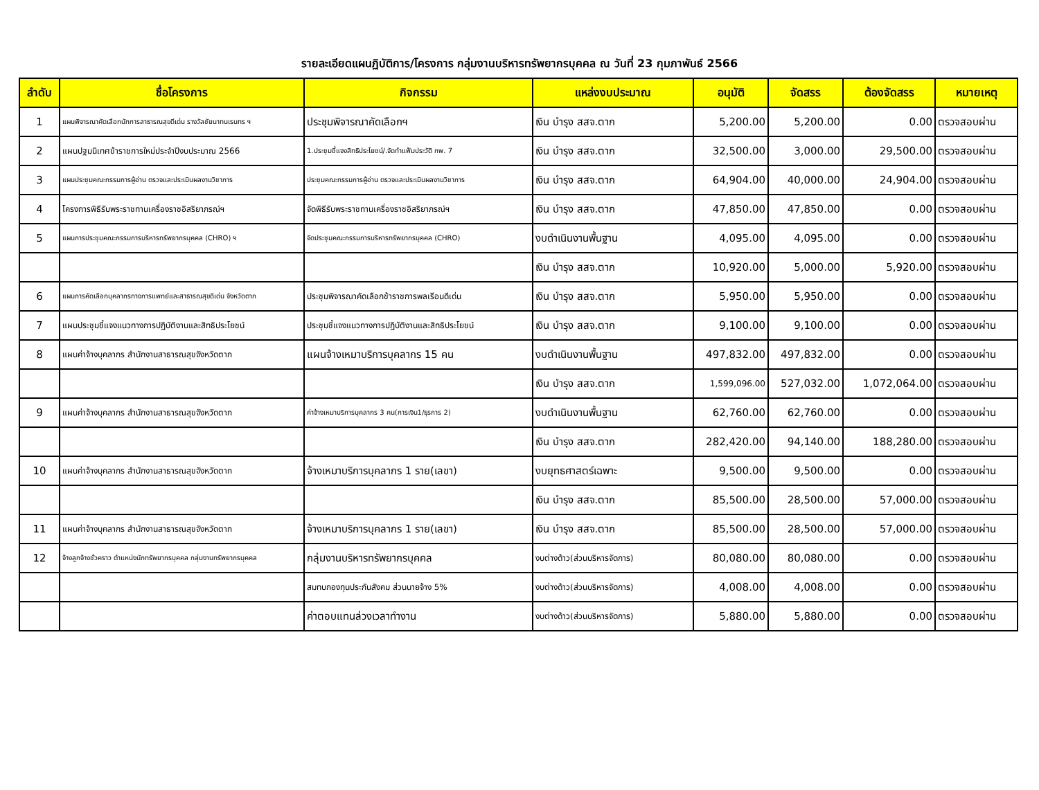รายละเอียดแผนฏิบัติการ/โครงการ กลุ่มงานบริหารทรัพยากรบุคคล ณ วันที่ 23 กุมภาพันธ์ 2566
| ลำดับ | ชื่อโครงการ | กิจกรรม | แหล่งงบประมาณ | อนุมัติ | จัดสรร | ต้องจัดสรร | หมายเหตุ |
| --- | --- | --- | --- | --- | --- | --- | --- |
| 1 | แผนพิจารณาคัดเลือกนักการสาธารณสุขดีเด่น รางวัลชัยนาทนเรนทร ฯ | ประชุมพิจารณาคัดเลือกฯ | เงิน บำรุง สสจ.ตาก | 5,200.00 | 5,200.00 | 0.00 | ตรวจสอบผ่าน |
| 2 | แผนปฐมนิเทศข้าราชการใหม่ประจำปีงบประมาณ 2566 | 1.ประชุมชี้แจงสิทธิประโยชน์/.จัดทำแฟ้มประวัติ กพ. 7 | เงิน บำรุง สสจ.ตาก | 32,500.00 | 3,000.00 | 29,500.00 | ตรวจสอบผ่าน |
| 3 | แผนประชุมคณะกรรมการผู้อ่าน ตรวจและประเมินผลงานวิชาการ | ประชุมคณะกรรมการผู้อ่าน ตรวจและประเมินผลงานวิชาการ | เงิน บำรุง สสจ.ตาก | 64,904.00 | 40,000.00 | 24,904.00 | ตรวจสอบผ่าน |
| 4 | โครงการพิธีรับพระราชทานเครื่องราชอิสริยาภรณ์ฯ | จัดพิธีรับพระราชทานเครื่องราชอิสริยาภรณ์ฯ | เงิน บำรุง สสจ.ตาก | 47,850.00 | 47,850.00 | 0.00 | ตรวจสอบผ่าน |
| 5 | แผนการประชุมคณะกรรมการบริหารทรัพยากรบุคคล (CHRO) ฯ | จัดประชุมคณะกรรมการบริหารทรัพยากรบุคคล (CHRO) | งบดำเนินงานพื้นฐาน | 4,095.00 | 4,095.00 | 0.00 | ตรวจสอบผ่าน |
| | | | เงิน บำรุง สสจ.ตาก | 10,920.00 | 5,000.00 | 5,920.00 | ตรวจสอบผ่าน |
| 6 | แผนการคัดเลือกบุคลากรทางการแพทย์และสาธารณสุขดีเด่น จังหวัดตาก | ประชุมพิจารณาคัดเลือกข้าราชการพลเรือนดีเด่น | เงิน บำรุง สสจ.ตาก | 5,950.00 | 5,950.00 | 0.00 | ตรวจสอบผ่าน |
| 7 | แผนประชุมชี้แจงแนวทางการปฏิบัติงานและสิทธิประโยชน์ | ประชุมชี้แจงแนวทางการปฏิบัติงานและสิทธิประโยชน์ | เงิน บำรุง สสจ.ตาก | 9,100.00 | 9,100.00 | 0.00 | ตรวจสอบผ่าน |
| 8 | แผนค่าจ้างบุคลากร สำนักงานสาธารณสุขจังหวัดตาก | แผนจ้างเหมาบริการบุคลากร 15 คน | งบดำเนินงานพื้นฐาน | 497,832.00 | 497,832.00 | 0.00 | ตรวจสอบผ่าน |
| | | | เงิน บำรุง สสจ.ตาก | 1,599,096.00 | 527,032.00 | 1,072,064.00 | ตรวจสอบผ่าน |
| 9 | แผนค่าจ้างบุคลากร สำนักงานสาธารณสุขจังหวัดตาก | ค่าจ้างเหมาบริการบุคลากร 3 คน(การเงิน1/ธุรการ 2) | งบดำเนินงานพื้นฐาน | 62,760.00 | 62,760.00 | 0.00 | ตรวจสอบผ่าน |
| | | | เงิน บำรุง สสจ.ตาก | 282,420.00 | 94,140.00 | 188,280.00 | ตรวจสอบผ่าน |
| 10 | แผนค่าจ้างบุคลากร สำนักงานสาธารณสุขจังหวัดตาก | จ้างเหมาบริการบุคลากร 1 ราย(เลขา) | งบยุทธศาสตร์เฉพาะ | 9,500.00 | 9,500.00 | 0.00 | ตรวจสอบผ่าน |
| | | | เงิน บำรุง สสจ.ตาก | 85,500.00 | 28,500.00 | 57,000.00 | ตรวจสอบผ่าน |
| 11 | แผนค่าจ้างบุคลากร สำนักงานสาธารณสุขจังหวัดตาก | จ้างเหมาบริการบุคลากร 1 ราย(เลขา) | เงิน บำรุง สสจ.ตาก | 85,500.00 | 28,500.00 | 57,000.00 | ตรวจสอบผ่าน |
| 12 | จ้างลูกจ้างชั่วคราว ตำแหน่งนักทรัพยากรบุคคล กลุ่มงานทรัพยากรบุคคล | กลุ่มงานบริหารทรัพยากรบุคคล | งบต่างด้าว(ส่วนบริหารจัดการ) | 80,080.00 | 80,080.00 | 0.00 | ตรวจสอบผ่าน |
| | | สมทบกองทุนประกันสังคม ส่วนนายจ้าง 5% | งบต่างด้าว(ส่วนบริหารจัดการ) | 4,008.00 | 4,008.00 | 0.00 | ตรวจสอบผ่าน |
| | | ค่าตอบแทนล่วงเวลาทำงาน | งบต่างด้าว(ส่วนบริหารจัดการ) | 5,880.00 | 5,880.00 | 0.00 | ตรวจสอบผ่าน |